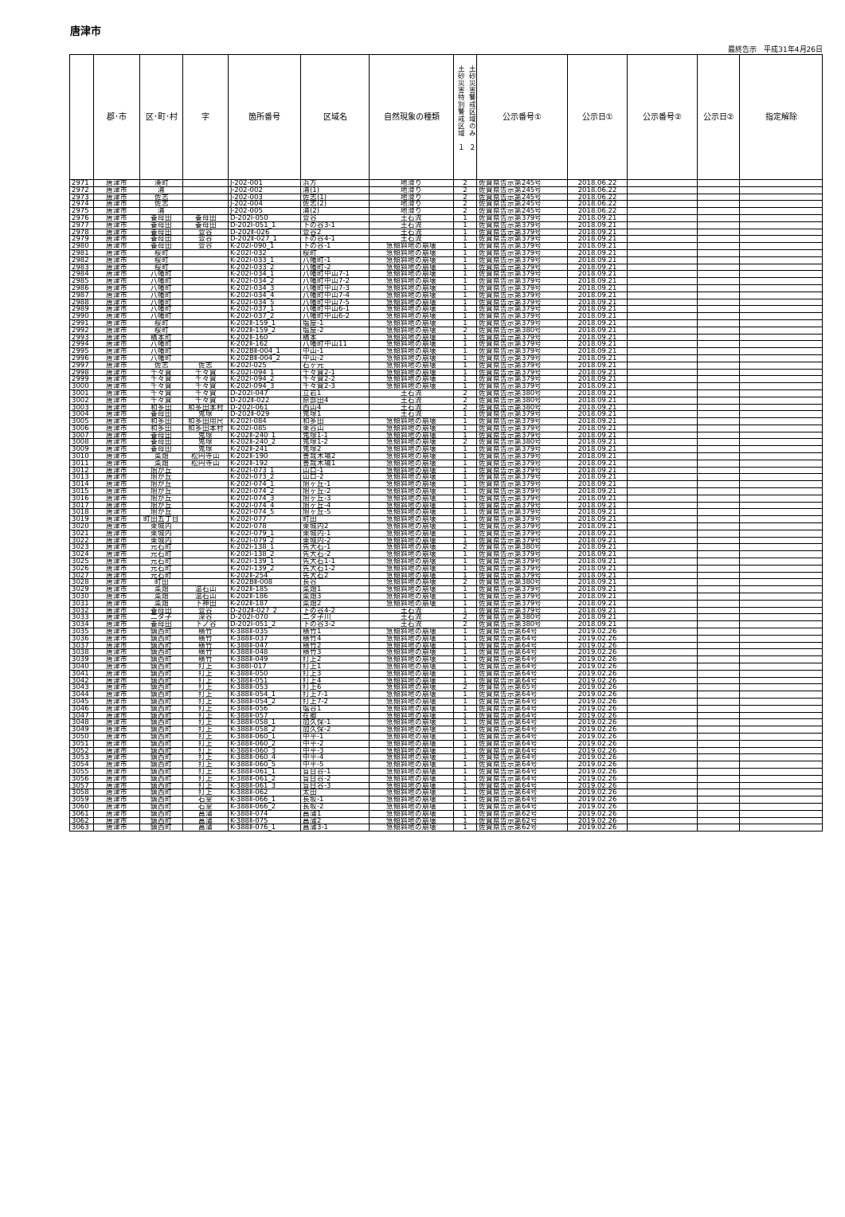唐津市
最終告示　平成31年4月26日
| | 郡･市 | 区･町･村 | 字 | 箇所番号 | 区域名 | 自然現象の種類 | 土砂災害特別警戒区域 １ 土砂災害警戒区域のみ ２ | 公示番号① | 公示日① | 公示番号② | 公示日② | 指定解除 |
| --- | --- | --- | --- | --- | --- | --- | --- | --- | --- | --- | --- | --- |
| 2971 | 唐津市 | 湊町 | | J-202-001 | 浜方 | 地滑り | 2 | 佐賀県告示第245号 | 2018.06.22 | | | |
| 2972 | 唐津市 | 浦 | | J-202-002 | 浦(1) | 地滑り | 2 | 佐賀県告示第245号 | 2018.06.22 | | | |
| 2973 | 唐津市 | 佐志 | | J-202-003 | 佐志(1) | 地滑り | 2 | 佐賀県告示第245号 | 2018.06.22 | | | |
| 2974 | 唐津市 | 佐志 | | J-202-004 | 佐志(2) | 地滑り | 2 | 佐賀県告示第245号 | 2018.06.22 | | | |
| 2975 | 唐津市 | 浦 | | J-202-005 | 浦(2) | 地滑り | 2 | 佐賀県告示第245号 | 2018.06.22 | | | |
| 2976 | 唐津市 | 養母田 | 養母田 | D-202Ⅰ-050 | 萱谷 | 土石流 | 1 | 佐賀県告示第379号 | 2018.09.21 | | | |
| 2977 | 唐津市 | 養母田 | 養母田 | D-202Ⅰ-051_1 | 下の谷3-1 | 土石流 | 1 | 佐賀県告示第379号 | 2018.09.21 | | | |
| 2978 | 唐津市 | 養母田 | 萱谷 | D-202Ⅱ-026 | 萱谷2 | 土石流 | 1 | 佐賀県告示第379号 | 2018.09.21 | | | |
| 2979 | 唐津市 | 養母田 | 萱谷 | D-202Ⅱ-027_1 | 下の谷4-1 | 土石流 | 1 | 佐賀県告示第379号 | 2018.09.21 | | | |
| 2980 | 唐津市 | 養母田 | 萱谷 | K-202Ⅰ-090_1 | 下の谷-1 | 急傾斜地の崩壊 | 1 | 佐賀県告示第379号 | 2018.09.21 | | | |
| 2981 | 唐津市 | 桜町 | | K-202Ⅰ-032 | 桜町 | 急傾斜地の崩壊 | 1 | 佐賀県告示第379号 | 2018.09.21 | | | |
| 2982 | 唐津市 | 桜町 | | K-202Ⅰ-033_1 | 八幡町-1 | 急傾斜地の崩壊 | 1 | 佐賀県告示第379号 | 2018.09.21 | | | |
| 2983 | 唐津市 | 桜町 | | K-202Ⅰ-033_2 | 八幡町-2 | 急傾斜地の崩壊 | 1 | 佐賀県告示第379号 | 2018.09.21 | | | |
| 2984 | 唐津市 | 八幡町 | | K-202Ⅰ-034_1 | 八幡町中山7-1 | 急傾斜地の崩壊 | 1 | 佐賀県告示第379号 | 2018.09.21 | | | |
| 2985 | 唐津市 | 八幡町 | | K-202Ⅰ-034_2 | 八幡町中山7-2 | 急傾斜地の崩壊 | 1 | 佐賀県告示第379号 | 2018.09.21 | | | |
| 2986 | 唐津市 | 八幡町 | | K-202Ⅰ-034_3 | 八幡町中山7-3 | 急傾斜地の崩壊 | 1 | 佐賀県告示第379号 | 2018.09.21 | | | |
| 2987 | 唐津市 | 八幡町 | | K-202Ⅰ-034_4 | 八幡町中山7-4 | 急傾斜地の崩壊 | 1 | 佐賀県告示第379号 | 2018.09.21 | | | |
| 2988 | 唐津市 | 八幡町 | | K-202Ⅰ-034_5 | 八幡町中山7-5 | 急傾斜地の崩壊 | 1 | 佐賀県告示第379号 | 2018.09.21 | | | |
| 2989 | 唐津市 | 八幡町 | | K-202Ⅰ-037_1 | 八幡町中山6-1 | 急傾斜地の崩壊 | 1 | 佐賀県告示第379号 | 2018.09.21 | | | |
| 2990 | 唐津市 | 八幡町 | | K-202Ⅰ-037_2 | 八幡町中山6-2 | 急傾斜地の崩壊 | 1 | 佐賀県告示第379号 | 2018.09.21 | | | |
| 2991 | 唐津市 | 桜町 | | K-202Ⅱ-159_1 | 塩屋-1 | 急傾斜地の崩壊 | 1 | 佐賀県告示第379号 | 2018.09.21 | | | |
| 2992 | 唐津市 | 桜町 | | K-202Ⅱ-159_2 | 塩屋-2 | 急傾斜地の崩壊 | 2 | 佐賀県告示第380号 | 2018.09.21 | | | |
| 2993 | 唐津市 | 橋本町 | | K-202Ⅱ-160 | 橋本 | 急傾斜地の崩壊 | 1 | 佐賀県告示第379号 | 2018.09.21 | | | |
| 2994 | 唐津市 | 八幡町 | | K-202Ⅱ-162 | 八幡町中山11 | 急傾斜地の崩壊 | 1 | 佐賀県告示第379号 | 2018.09.21 | | | |
| 2995 | 唐津市 | 八幡町 | | K-202BⅡ-004_1 | 中山-1 | 急傾斜地の崩壊 | 1 | 佐賀県告示第379号 | 2018.09.21 | | | |
| 2996 | 唐津市 | 八幡町 | | K-202BⅡ-004_2 | 中山-2 | 急傾斜地の崩壊 | 1 | 佐賀県告示第379号 | 2018.09.21 | | | |
| 2997 | 唐津市 | 佐志 | 佐志 | K-202Ⅰ-025 | 石ヶ元 | 急傾斜地の崩壊 | 1 | 佐賀県告示第379号 | 2018.09.21 | | | |
| 2998 | 唐津市 | 千々賀 | 千々賀 | K-202Ⅰ-094_1 | 千々賀2-1 | 急傾斜地の崩壊 | 1 | 佐賀県告示第379号 | 2018.09.21 | | | |
| 2999 | 唐津市 | 千々賀 | 千々賀 | K-202Ⅰ-094_2 | 千々賀2-2 | 急傾斜地の崩壊 | 1 | 佐賀県告示第379号 | 2018.09.21 | | | |
| 3000 | 唐津市 | 千々賀 | 千々賀 | K-202Ⅰ-094_3 | 千々賀2-3 | 急傾斜地の崩壊 | 1 | 佐賀県告示第379号 | 2018.09.21 | | | |
| 3001 | 唐津市 | 千々賀 | 千々賀 | D-202Ⅰ-047 | 立岩1 | 土石流 | 2 | 佐賀県告示第380号 | 2018.09.21 | | | |
| 3002 | 唐津市 | 千々賀 | 千々賀 | D-202Ⅱ-022 | 原部田4 | 土石流 | 2 | 佐賀県告示第380号 | 2018.09.21 | | | |
| 3003 | 唐津市 | 和多田 | 和多田本村 | D-202Ⅰ-061 | 西山4 | 土石流 | 2 | 佐賀県告示第380号 | 2018.09.21 | | | |
| 3004 | 唐津市 | 養母田 | 鬼塚 | D-202Ⅱ-029 | 鬼塚1 | 土石流 | 1 | 佐賀県告示第379号 | 2018.09.21 | | | |
| 3005 | 唐津市 | 和多田 | 和多田用尺 | K-202Ⅰ-084 | 和多田 | 急傾斜地の崩壊 | 1 | 佐賀県告示第379号 | 2018.09.21 | | | |
| 3006 | 唐津市 | 和多田 | 和多田本村 | K-202Ⅰ-085 | 東谷山 | 急傾斜地の崩壊 | 1 | 佐賀県告示第379号 | 2018.09.21 | | | |
| 3007 | 唐津市 | 養母田 | 鬼塚 | K-202Ⅱ-240_1 | 鬼塚1-1 | 急傾斜地の崩壊 | 1 | 佐賀県告示第379号 | 2018.09.21 | | | |
| 3008 | 唐津市 | 養母田 | 鬼塚 | K-202Ⅱ-240_2 | 鬼塚1-2 | 急傾斜地の崩壊 | 2 | 佐賀県告示第380号 | 2018.09.21 | | | |
| 3009 | 唐津市 | 養母田 | 鬼塚 | K-202Ⅱ-241 | 鬼塚2 | 急傾斜地の崩壊 | 1 | 佐賀県告示第379号 | 2018.09.21 | | | |
| 3010 | 唐津市 | 菜畑 | 松円寺山 | K-202Ⅱ-190 | 善哉木場2 | 急傾斜地の崩壊 | 1 | 佐賀県告示第379号 | 2018.09.21 | | | |
| 3011 | 唐津市 | 菜畑 | 松円寺山 | K-202Ⅱ-192 | 善哉木場1 | 急傾斜地の崩壊 | 1 | 佐賀県告示第379号 | 2018.09.21 | | | |
| 3012 | 唐津市 | 旭が丘 | | K-202Ⅰ-073_1 | 山口-1 | 急傾斜地の崩壊 | 1 | 佐賀県告示第379号 | 2018.09.21 | | | |
| 3013 | 唐津市 | 旭が丘 | | K-202Ⅰ-073_2 | 山口-2 | 急傾斜地の崩壊 | 1 | 佐賀県告示第379号 | 2018.09.21 | | | |
| 3014 | 唐津市 | 旭が丘 | | K-202Ⅰ-074_1 | 旭ヶ丘-1 | 急傾斜地の崩壊 | 1 | 佐賀県告示第379号 | 2018.09.21 | | | |
| 3015 | 唐津市 | 旭が丘 | | K-202Ⅰ-074_2 | 旭ヶ丘-2 | 急傾斜地の崩壊 | 1 | 佐賀県告示第379号 | 2018.09.21 | | | |
| 3016 | 唐津市 | 旭が丘 | | K-202Ⅰ-074_3 | 旭ヶ丘-3 | 急傾斜地の崩壊 | 1 | 佐賀県告示第379号 | 2018.09.21 | | | |
| 3017 | 唐津市 | 旭が丘 | | K-202Ⅰ-074_4 | 旭ヶ丘-4 | 急傾斜地の崩壊 | 1 | 佐賀県告示第379号 | 2018.09.21 | | | |
| 3018 | 唐津市 | 旭が丘 | | K-202Ⅰ-074_5 | 旭ヶ丘-5 | 急傾斜地の崩壊 | 1 | 佐賀県告示第379号 | 2018.09.21 | | | |
| 3019 | 唐津市 | 町田五丁目 | | K-202Ⅰ-077 | 町田 | 急傾斜地の崩壊 | 1 | 佐賀県告示第379号 | 2018.09.21 | | | |
| 3020 | 唐津市 | 東城内 | | K-202Ⅰ-078 | 東城内2 | 急傾斜地の崩壊 | 1 | 佐賀県告示第379号 | 2018.09.21 | | | |
| 3021 | 唐津市 | 東城内 | | K-202Ⅰ-079_1 | 東城内-1 | 急傾斜地の崩壊 | 1 | 佐賀県告示第379号 | 2018.09.21 | | | |
| 3022 | 唐津市 | 東城内 | | K-202Ⅰ-079_2 | 東城内-2 | 急傾斜地の崩壊 | 1 | 佐賀県告示第379号 | 2018.09.21 | | | |
| 3023 | 唐津市 | 元石町 | | K-202Ⅰ-138_1 | 先大石-1 | 急傾斜地の崩壊 | 2 | 佐賀県告示第380号 | 2018.09.21 | | | |
| 3024 | 唐津市 | 元石町 | | K-202Ⅰ-138_2 | 先大石-2 | 急傾斜地の崩壊 | 1 | 佐賀県告示第379号 | 2018.09.21 | | | |
| 3025 | 唐津市 | 元石町 | | K-202Ⅰ-139_1 | 先大石1-1 | 急傾斜地の崩壊 | 1 | 佐賀県告示第379号 | 2018.09.21 | | | |
| 3026 | 唐津市 | 元石町 | | K-202Ⅰ-139_2 | 先大石1-2 | 急傾斜地の崩壊 | 1 | 佐賀県告示第379号 | 2018.09.21 | | | |
| 3027 | 唐津市 | 元石町 | | K-202Ⅱ-254 | 先大石2 | 急傾斜地の崩壊 | 1 | 佐賀県告示第379号 | 2018.09.21 | | | |
| 3028 | 唐津市 | 町田 | | K-202BⅡ-008 | 長谷 | 急傾斜地の崩壊 | 2 | 佐賀県告示第380号 | 2018.09.21 | | | |
| 3029 | 唐津市 | 菜畑 | 温石山 | K-202Ⅱ-185 | 菜畑1 | 急傾斜地の崩壊 | 1 | 佐賀県告示第379号 | 2018.09.21 | | | |
| 3030 | 唐津市 | 菜畑 | 温石山 | K-202Ⅱ-186 | 菜畑3 | 急傾斜地の崩壊 | 1 | 佐賀県告示第379号 | 2018.09.21 | | | |
| 3031 | 唐津市 | 菜畑 | 下神田 | K-202Ⅱ-187 | 菜畑2 | 急傾斜地の崩壊 | 1 | 佐賀県告示第379号 | 2018.09.21 | | | |
| 3032 | 唐津市 | 養母田 | 萱谷 | D-202Ⅱ-027_2 | 下の谷4-2 | 土石流 | 1 | 佐賀県告示第379号 | 2018.09.21 | | | |
| 3033 | 唐津市 | 二タ子 | 深谷 | D-202Ⅰ-070 | 二タ子川 | 土石流 | 2 | 佐賀県告示第380号 | 2018.09.21 | | | |
| 3034 | 唐津市 | 養母田 | 下ノ谷 | D-202Ⅰ-051_2 | 下の谷3-2 | 土石流 | 2 | 佐賀県告示第380号 | 2018.09.21 | | | |
| 3035 | 唐津市 | 鎮西町 | 横竹 | K-388Ⅱ-035 | 横竹1 | 急傾斜地の崩壊 | 1 | 佐賀県告示第64号 | 2019.02.26 | | | |
| 3036 | 唐津市 | 鎮西町 | 横竹 | K-388Ⅱ-037 | 横竹4 | 急傾斜地の崩壊 | 1 | 佐賀県告示第64号 | 2019.02.26 | | | |
| 3037 | 唐津市 | 鎮西町 | 横竹 | K-388Ⅱ-047 | 横竹2 | 急傾斜地の崩壊 | 1 | 佐賀県告示第64号 | 2019.02.26 | | | |
| 3038 | 唐津市 | 鎮西町 | 横竹 | K-388Ⅱ-048 | 横竹3 | 急傾斜地の崩壊 | 1 | 佐賀県告示第64号 | 2019.02.26 | | | |
| 3039 | 唐津市 | 鎮西町 | 横竹 | K-388Ⅱ-049 | 打上2 | 急傾斜地の崩壊 | 1 | 佐賀県告示第64号 | 2019.02.26 | | | |
| 3040 | 唐津市 | 鎮西町 | 打上 | K-388Ⅰ-017 | 打上1 | 急傾斜地の崩壊 | 1 | 佐賀県告示第64号 | 2019.02.26 | | | |
| 3041 | 唐津市 | 鎮西町 | 打上 | K-388Ⅱ-050 | 打上3 | 急傾斜地の崩壊 | 1 | 佐賀県告示第64号 | 2019.02.26 | | | |
| 3042 | 唐津市 | 鎮西町 | 打上 | K-388Ⅱ-051 | 打上4 | 急傾斜地の崩壊 | 1 | 佐賀県告示第64号 | 2019.02.26 | | | |
| 3043 | 唐津市 | 鎮西町 | 打上 | K-388Ⅱ-053 | 打上6 | 急傾斜地の崩壊 | 2 | 佐賀県告示第65号 | 2019.02.26 | | | |
| 3044 | 唐津市 | 鎮西町 | 打上 | K-388Ⅱ-054_1 | 打上7-1 | 急傾斜地の崩壊 | 1 | 佐賀県告示第64号 | 2019.02.26 | | | |
| 3045 | 唐津市 | 鎮西町 | 打上 | K-388Ⅱ-054_2 | 打上7-2 | 急傾斜地の崩壊 | 1 | 佐賀県告示第64号 | 2019.02.26 | | | |
| 3046 | 唐津市 | 鎮西町 | 打上 | K-388Ⅱ-056 | 塩谷1 | 急傾斜地の崩壊 | 1 | 佐賀県告示第64号 | 2019.02.26 | | | |
| 3047 | 唐津市 | 鎮西町 | 打上 | K-388Ⅱ-057 | 在郷 | 急傾斜地の崩壊 | 1 | 佐賀県告示第64号 | 2019.02.26 | | | |
| 3048 | 唐津市 | 鎮西町 | 打上 | K-388Ⅱ-058_1 | 加久保-1 | 急傾斜地の崩壊 | 1 | 佐賀県告示第64号 | 2019.02.26 | | | |
| 3049 | 唐津市 | 鎮西町 | 打上 | K-388Ⅱ-058_2 | 加久保-2 | 急傾斜地の崩壊 | 1 | 佐賀県告示第64号 | 2019.02.26 | | | |
| 3050 | 唐津市 | 鎮西町 | 打上 | K-388Ⅱ-060_1 | 中平-1 | 急傾斜地の崩壊 | 1 | 佐賀県告示第64号 | 2019.02.26 | | | |
| 3051 | 唐津市 | 鎮西町 | 打上 | K-388Ⅱ-060_2 | 中平-2 | 急傾斜地の崩壊 | 1 | 佐賀県告示第64号 | 2019.02.26 | | | |
| 3052 | 唐津市 | 鎮西町 | 打上 | K-388Ⅱ-060_3 | 中平-3 | 急傾斜地の崩壊 | 1 | 佐賀県告示第64号 | 2019.02.26 | | | |
| 3053 | 唐津市 | 鎮西町 | 打上 | K-388Ⅱ-060_4 | 中平-4 | 急傾斜地の崩壊 | 1 | 佐賀県告示第64号 | 2019.02.26 | | | |
| 3054 | 唐津市 | 鎮西町 | 打上 | K-388Ⅱ-060_5 | 中平-5 | 急傾斜地の崩壊 | 1 | 佐賀県告示第64号 | 2019.02.26 | | | |
| 3055 | 唐津市 | 鎮西町 | 打上 | K-388Ⅱ-061_1 | 盲目谷-1 | 急傾斜地の崩壊 | 1 | 佐賀県告示第64号 | 2019.02.26 | | | |
| 3056 | 唐津市 | 鎮西町 | 打上 | K-388Ⅱ-061_2 | 盲目谷-2 | 急傾斜地の崩壊 | 1 | 佐賀県告示第64号 | 2019.02.26 | | | |
| 3057 | 唐津市 | 鎮西町 | 打上 | K-388Ⅱ-061_3 | 盲目谷-3 | 急傾斜地の崩壊 | 1 | 佐賀県告示第64号 | 2019.02.26 | | | |
| 3058 | 唐津市 | 鎮西町 | 打上 | K-388Ⅱ-062 | 太田 | 急傾斜地の崩壊 | 1 | 佐賀県告示第64号 | 2019.02.26 | | | |
| 3059 | 唐津市 | 鎮西町 | 石室 | K-388Ⅱ-066_1 | 長坂-1 | 急傾斜地の崩壊 | 1 | 佐賀県告示第64号 | 2019.02.26 | | | |
| 3060 | 唐津市 | 鎮西町 | 石室 | K-388Ⅱ-066_2 | 長坂-2 | 急傾斜地の崩壊 | 1 | 佐賀県告示第64号 | 2019.02.26 | | | |
| 3061 | 唐津市 | 鎮西町 | 菖蒲 | K-388Ⅱ-074 | 菖蒲1 | 急傾斜地の崩壊 | 1 | 佐賀県告示第62号 | 2019.02.26 | | | |
| 3062 | 唐津市 | 鎮西町 | 菖蒲 | K-388Ⅱ-075 | 菖蒲2 | 急傾斜地の崩壊 | 1 | 佐賀県告示第62号 | 2019.02.26 | | | |
| 3063 | 唐津市 | 鎮西町 | 菖蒲 | K-388Ⅱ-076_1 | 菖蒲3-1 | 急傾斜地の崩壊 | 1 | 佐賀県告示第62号 | 2019.02.26 | | | |